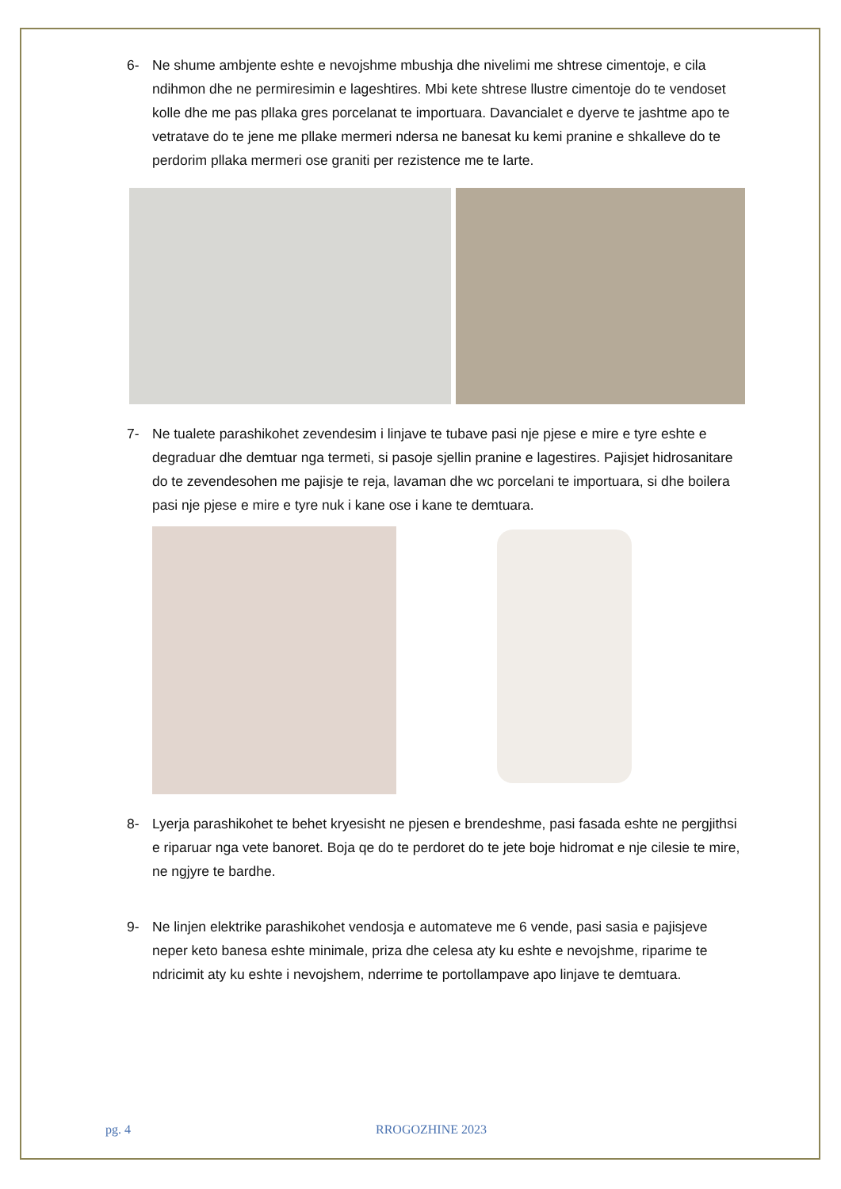6- Ne shume ambjente eshte e nevojshme mbushja dhe nivelimi me shtrese cimentoje, e cila ndihmon dhe ne permiresimin e lageshtires. Mbi kete shtrese llustre cimentoje do te vendoset kolle dhe me pas pllaka gres porcelanat te importuara. Davancialet e dyerve te jashtme apo te vetratave do te jene me pllake mermeri ndersa ne banesat ku kemi pranine e shkalleve do te perdorim pllaka mermeri ose graniti per rezistence me te larte.
7- Ne tualete parashikohet zevendesim i linjave te tubave pasi nje pjese e mire e tyre eshte e degraduar dhe demtuar nga termeti, si pasoje sjellin pranine e lagestires. Pajisjet hidrosanitare do te zevendesohen me pajisje te reja, lavaman dhe wc porcelani te importuara, si dhe boilera pasi nje pjese e mire e tyre nuk i kane ose i kane te demtuara.
8- Lyerja parashikohet te behet kryesisht ne pjesen e brendeshme, pasi fasada eshte ne pergjithsi e riparuar nga vete banoret. Boja qe do te perdoret do te jete boje hidromat e nje cilesie te mire, ne ngjyre te bardhe.
9- Ne linjen elektrike parashikohet vendosja e automateve me 6 vende, pasi sasia e pajisjeve neper keto banesa eshte minimale, priza dhe celesa aty ku eshte e nevojshme, riparime te ndricimit aty ku eshte i nevojshem, nderrime te portollampave apo linjave te demtuara.
pg. 4 RROGOZHINE 2023